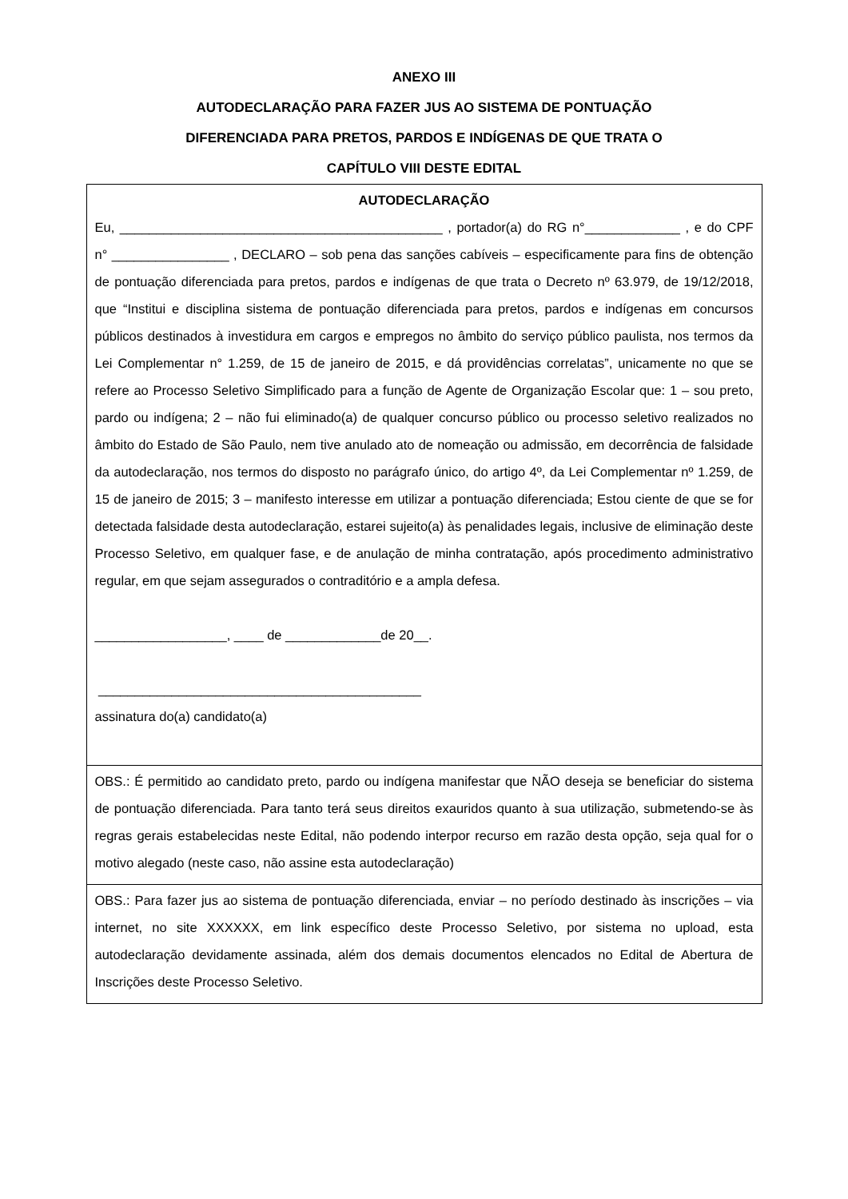ANEXO III
AUTODECLARAÇÃO PARA FAZER JUS AO SISTEMA DE PONTUAÇÃO
DIFERENCIADA PARA PRETOS, PARDOS E INDÍGENAS DE QUE TRATA O
CAPÍTULO VIII DESTE EDITAL
| AUTODECLARAÇÃO Eu, ____________________________________________ , portador(a) do RG n°_____________ , e do CPF n° ________________ , DECLARO – sob pena das sanções cabíveis – especificamente para fins de obtenção de pontuação diferenciada para pretos, pardos e indígenas de que trata o Decreto nº 63.979, de 19/12/2018, que “Institui e disciplina sistema de pontuação diferenciada para pretos, pardos e indígenas em concursos públicos destinados à investidura em cargos e empregos no âmbito do serviço público paulista, nos termos da Lei Complementar n° 1.259, de 15 de janeiro de 2015, e dá providências correlatas”, unicamente no que se refere ao Processo Seletivo Simplificado para a função de Agente de Organização Escolar que: 1 – sou preto, pardo ou indígena; 2 – não fui eliminado(a) de qualquer concurso público ou processo seletivo realizados no âmbito do Estado de São Paulo, nem tive anulado ato de nomeação ou admissão, em decorrência de falsidade da autodeclaração, nos termos do disposto no parágrafo único, do artigo 4º, da Lei Complementar nº 1.259, de 15 de janeiro de 2015; 3 – manifesto interesse em utilizar a pontuação diferenciada; Estou ciente de que se for detectada falsidade desta autodeclaração, estarei sujeito(a) às penalidades legais, inclusive de eliminação deste Processo Seletivo, em qualquer fase, e de anulação de minha contratação, após procedimento administrativo regular, em que sejam assegurados o contraditório e a ampla defesa. __________________, ____ de _____________de 20__. ____________________________________________ assinatura do(a) candidato(a) |
| OBS.: É permitido ao candidato preto, pardo ou indígena manifestar que NÃO deseja se beneficiar do sistema de pontuação diferenciada. Para tanto terá seus direitos exauridos quanto à sua utilização, submetendo-se às regras gerais estabelecidas neste Edital, não podendo interpor recurso em razão desta opção, seja qual for o motivo alegado (neste caso, não assine esta autodeclaração) |
| OBS.: Para fazer jus ao sistema de pontuação diferenciada, enviar – no período destinado às inscrições – via internet, no site XXXXXX, em link específico deste Processo Seletivo, por sistema no upload, esta autodeclaração devidamente assinada, além dos demais documentos elencados no Edital de Abertura de Inscrições deste Processo Seletivo. |